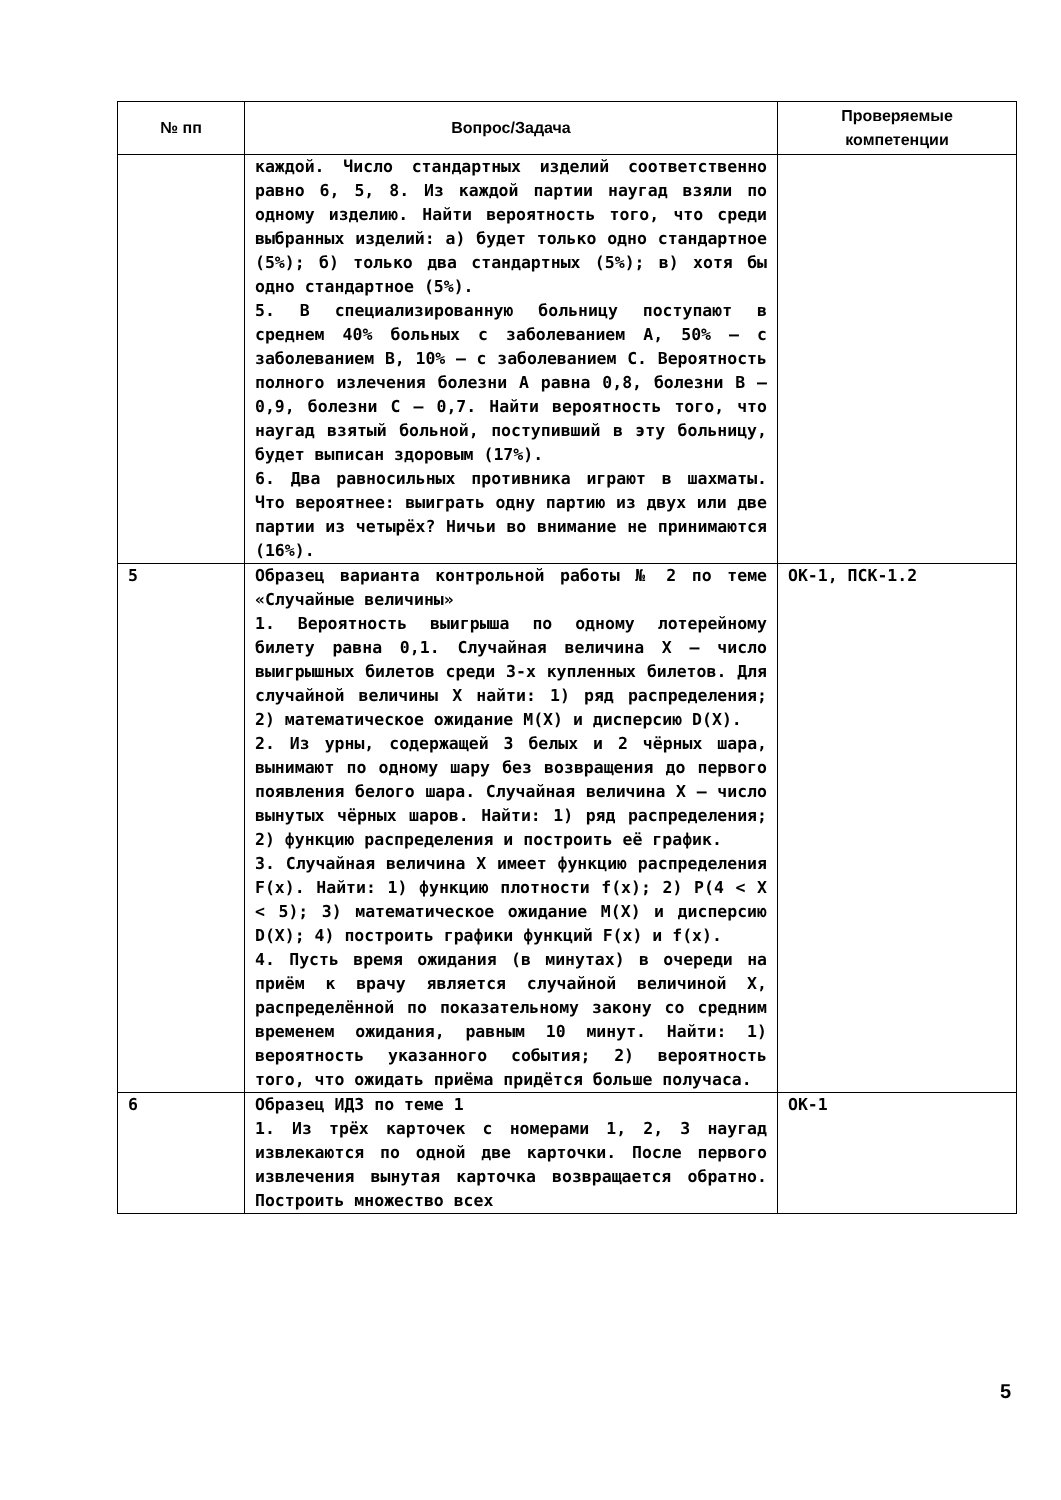| № пп | Вопрос/Задача | Проверяемые компетенции |
| --- | --- | --- |
| | каждой. Число стандартных изделий соответственно равно 6, 5, 8. Из каждой партии наугад взяли по одному изделию. Найти вероятность того, что среди выбранных изделий: а) будет только одно стандартное (5%); б) только два стандартных (5%); в) хотя бы одно стандартное (5%). 5. В специализированную больницу поступают в среднем 40% больных с заболеванием А, 50% – с заболеванием В, 10% – с заболеванием С. Вероятность полного излечения болезни А равна 0,8, болезни В – 0,9, болезни С – 0,7. Найти вероятность того, что наугад взятый больной, поступивший в эту больницу, будет выписан здоровым (17%). 6. Два равносильных противника играют в шахматы. Что вероятнее: выиграть одну партию из двух или две партии из четырёх? Ничьи во внимание не принимаются (16%). | |
| 5 | Образец варианта контрольной работы № 2 по теме «Случайные величины» 1. Вероятность выигрыша по одному лотерейному билету равна 0,1. Случайная величина X – число выигрышных билетов среди 3-х купленных билетов. Для случайной величины X найти: 1) ряд распределения; 2) математическое ожидание M(X) и дисперсию D(X). 2. Из урны, содержащей 3 белых и 2 чёрных шара, вынимают по одному шару без возвращения до первого появления белого шара. Случайная величина X – число вынутых чёрных шаров. Найти: 1) ряд распределения; 2) функцию распределения и построить её график. 3. Случайная величина X имеет функцию распределения F(x). Найти: 1) функцию плотности f(x); 2) P(4 < X < 5); 3) математическое ожидание M(X) и дисперсию D(X); 4) построить графики функций F(x) и f(x). 4. Пусть время ожидания (в минутах) в очереди на приём к врачу является случайной величиной X, распределённой по показательному закону со средним временем ожидания, равным 10 минут. Найти: 1) вероятность указанного события; 2) вероятность того, что ожидать приёма придётся больше получаса. | ОК-1, ПСК-1.2 |
| 6 | Образец ИДЗ по теме 1 1. Из трёх карточек с номерами 1, 2, 3 наугад извлекаются по одной две карточки. После первого извлечения вынутая карточка возвращается обратно. Построить множество всех | ОК-1 |
5